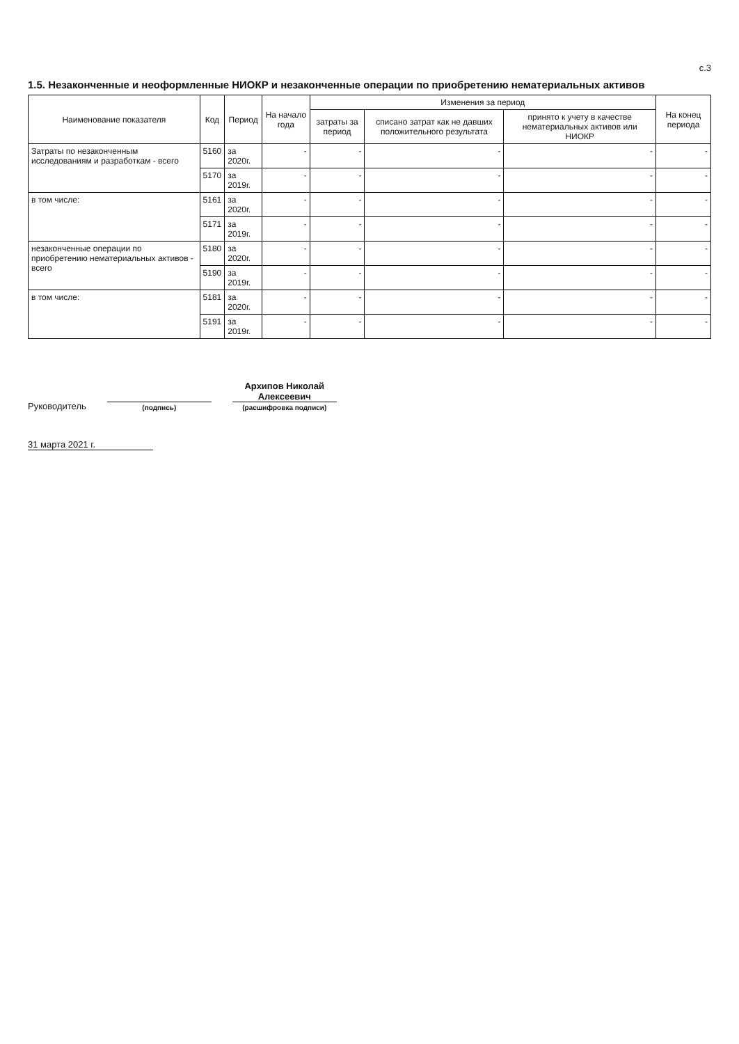с.3
1.5. Незаконченные и неоформленные НИОКР и незаконченные операции по приобретению нематериальных активов
| Наименование показателя | Код | Период | На начало года | Изменения за период | | | На конец периода |
| --- | --- | --- | --- | --- | --- | --- | --- |
| | | | | затраты за период | списано затрат как не давших положительного результата | принято к учету в качестве нематериальных активов или НИОКР | |
| Затраты по незаконченным исследованиям и разработкам - всего | 5160 | за 2020г. | - | - | - | - | - |
| | 5170 | за 2019г. | - | - | - | - | - |
| в том числе: | 5161 | за 2020г. | - | - | - | - | - |
| | 5171 | за 2019г. | - | - | - | - | - |
| незаконченные операции по приобретению нематериальных активов - всего | 5180 | за 2020г. | - | - | - | - | - |
| | 5190 | за 2019г. | - | - | - | - | - |
| в том числе: | 5181 | за 2020г. | - | - | - | - | - |
| | 5191 | за 2019г. | - | - | - | - | - |
Руководитель
(подпись)
Архипов Николай
Алексеевич
(расшифровка подписи)
31 марта 2021 г.